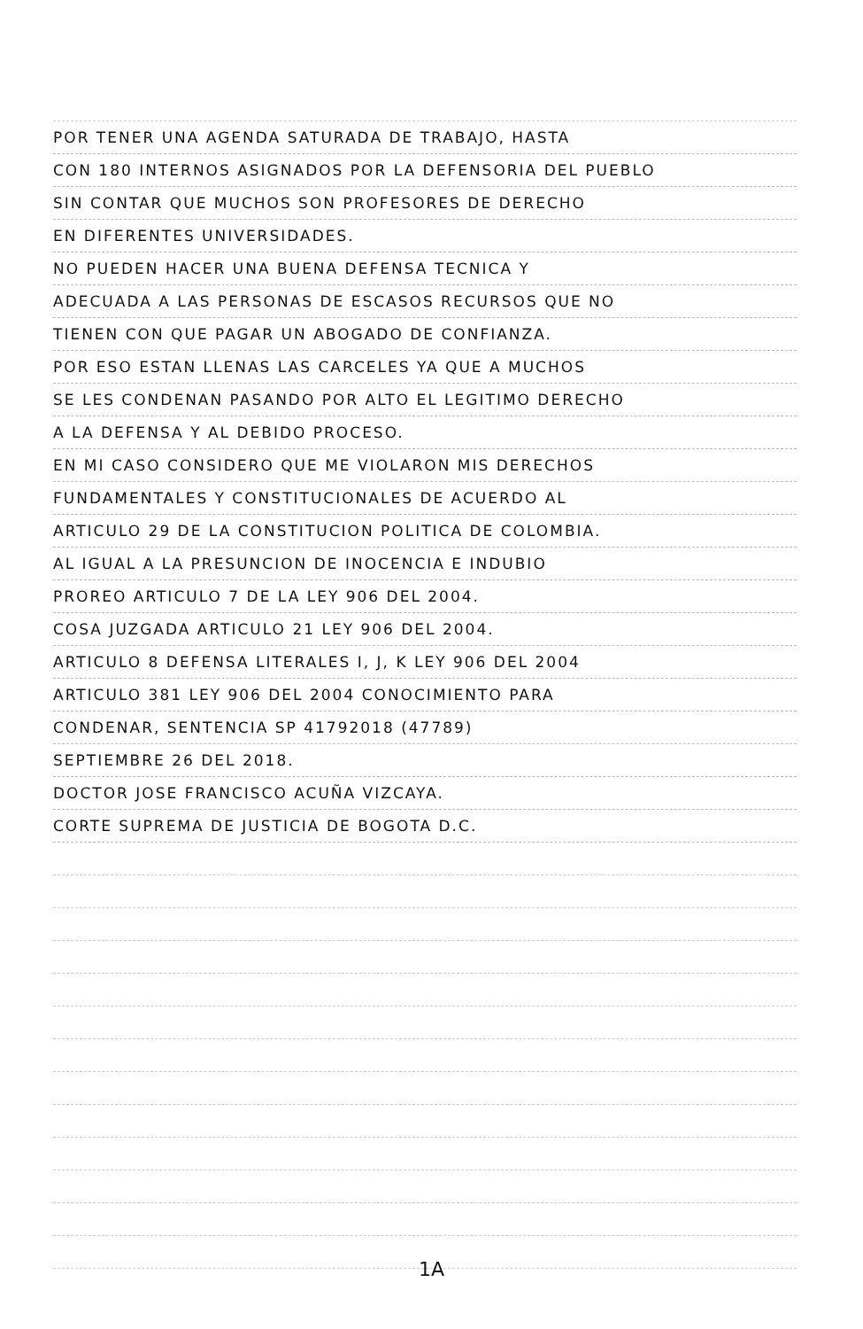POR TENER UNA AGENDA SATURADA DE TRABAJO, HASTA
CON 180 INTERNOS ASIGNADOS POR LA DEFENSORIA DEL PUEBLO
SIN CONTAR QUE MUCHOS SON PROFESORES DE DERECHO
EN DIFERENTES UNIVERSIDADES.
NO PUEDEN HACER UNA BUENA DEFENSA TECNICA Y
ADECUADA A LAS PERSONAS DE ESCASOS RECURSOS QUE NO
TIENEN CON QUE PAGAR UN ABOGADO DE CONFIANZA.
POR ESO ESTAN LLENAS LAS CARCELES YA QUE A MUCHOS
SE LES CONDENAN PASANDO POR ALTO EL LEGITIMO DERECHO
A LA DEFENSA Y AL DEBIDO PROCESO.
EN MI CASO CONSIDERO QUE ME VIOLARON MIS DERECHOS
FUNDAMENTALES Y CONSTITUCIONALES DE ACUERDO AL
ARTICULO 29 DE LA CONSTITUCION POLITICA DE COLOMBIA.
AL IGUAL A LA PRESUNCION DE INOCENCIA E INDUBIO
PROREO ARTICULO 7 DE LA LEY 906 DEL 2004.
COSA JUZGADA ARTICULO 21 LEY 906 DEL 2004.
ARTICULO 8 DEFENSA LITERALES I, J, K LEY 906 DEL 2004
ARTICULO 381 LEY 906 DEL 2004 CONOCIMIENTO PARA
CONDENAR, SENTENCIA SP 41792018 (47789)
SEPTIEMBRE 26 DEL 2018.
DOCTOR JOSE FRANCISCO ACUÑA VIZCAYA.
CORTE SUPREMA DE JUSTICIA DE BOGOTA D.C.
1A